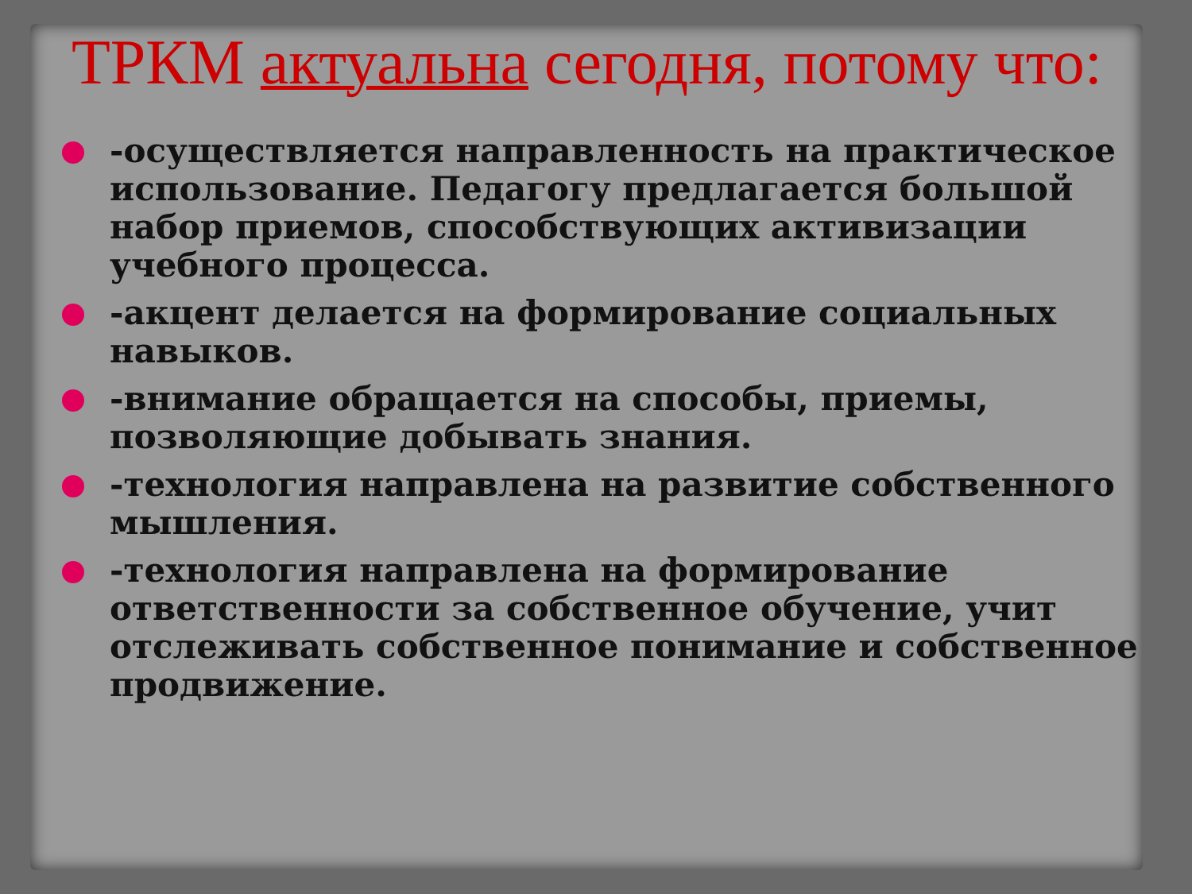ТРКМ актуальна сегодня, потому что:
-осуществляется направленность на практическое использование. Педагогу предлагается большой набор приемов, способствующих активизации учебного процесса.
-акцент делается на формирование социальных навыков.
-внимание обращается на способы, приемы, позволяющие добывать знания.
-технология направлена на развитие собственного мышления.
-технология направлена на формирование ответственности за собственное обучение, учит отслеживать собственное понимание и собственное продвижение.